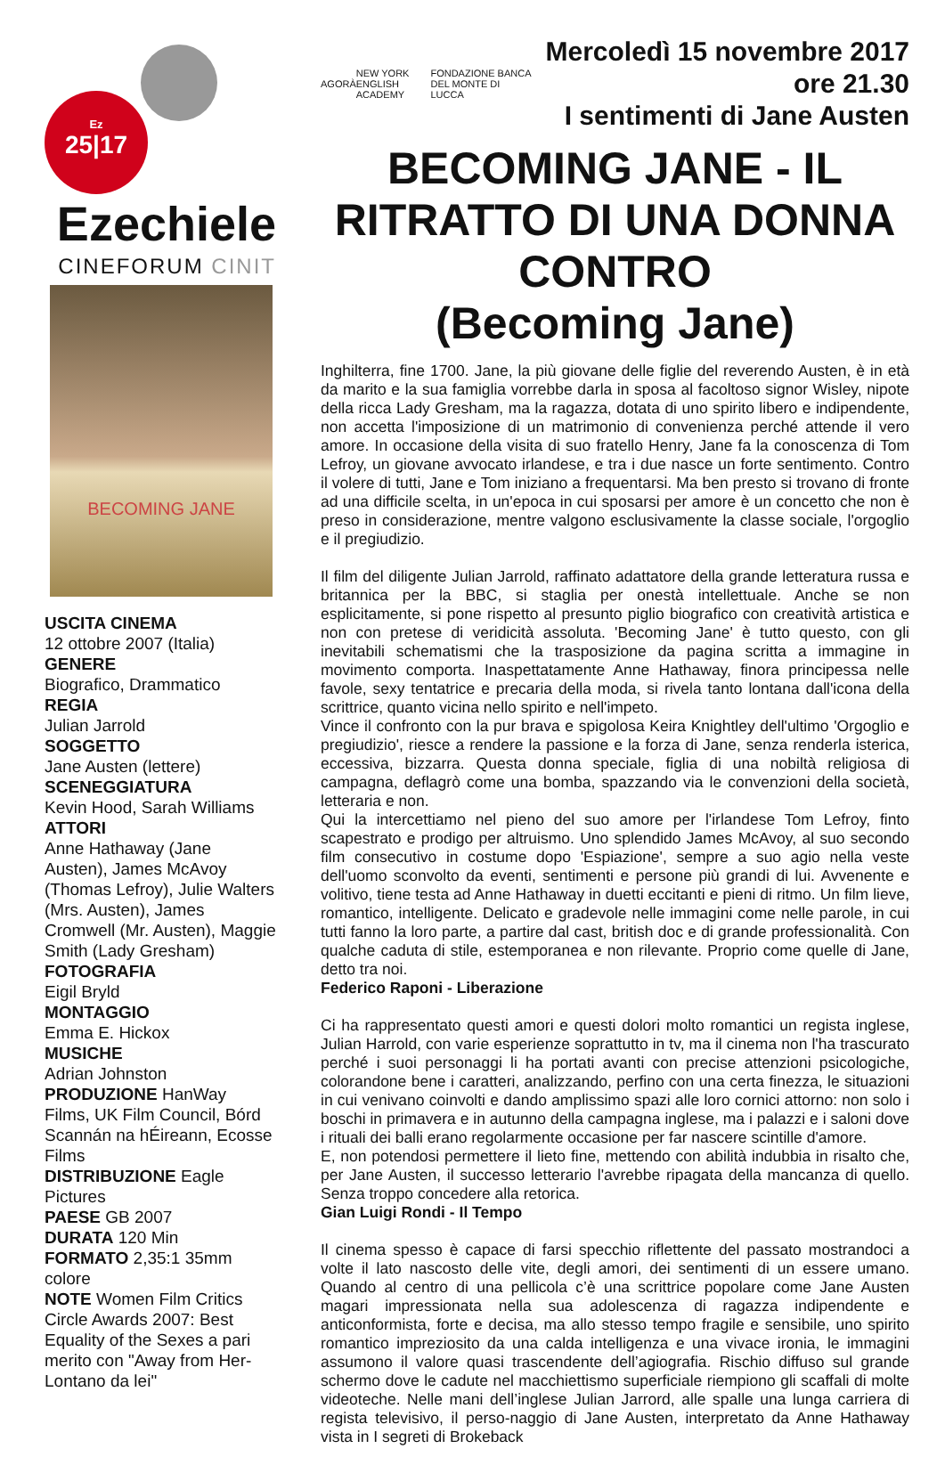Ez
25|17
Ezechiele
CINEFORUM CINIT
BECOMING JANE
USCITA CINEMA
12 ottobre 2007 (Italia)
GENERE
Biografico, Drammatico
REGIA
Julian Jarrold
SOGGETTO
Jane Austen (lettere)
SCENEGGIATURA
Kevin Hood, Sarah Williams
ATTORI
Anne Hathaway (Jane Austen), James McAvoy (Thomas Lefroy), Julie Walters (Mrs. Austen), James Cromwell (Mr. Austen), Maggie Smith (Lady Gresham)
FOTOGRAFIA
Eigil Bryld
MONTAGGIO
Emma E. Hickox
MUSICHE
Adrian Johnston
PRODUZIONE HanWay Films, UK Film Council, Bórd Scannán na hÉireann, Ecosse Films
DISTRIBUZIONE Eagle Pictures
PAESE GB 2007
DURATA 120 Min
FORMATO 2,35:1 35mm colore
NOTE Women Film Critics Circle Awards 2007: Best Equality of the Sexes a pari merito con "Away from Her-Lontano da lei"
AGORÀ NEW YORK ENGLISH ACADEMY FONDAZIONE BANCA DEL MONTE DI LUCCA
Mercoledì 15 novembre 2017 ore 21.30
I sentimenti di Jane Austen
BECOMING JANE - IL RITRATTO DI UNA DONNA CONTRO
(Becoming Jane)
Inghilterra, fine 1700. Jane, la più giovane delle figlie del reverendo Austen, è in età da marito e la sua famiglia vorrebbe darla in sposa al facoltoso signor Wisley, nipote della ricca Lady Gresham, ma la ragazza, dotata di uno spirito libero e indipendente, non accetta l'imposizione di un matrimonio di convenienza perché attende il vero amore. In occasione della visita di suo fratello Henry, Jane fa la conoscenza di Tom Lefroy, un giovane avvocato irlandese, e tra i due nasce un forte sentimento. Contro il volere di tutti, Jane e Tom iniziano a frequentarsi. Ma ben presto si trovano di fronte ad una difficile scelta, in un'epoca in cui sposarsi per amore è un concetto che non è preso in considerazione, mentre valgono esclusivamente la classe sociale, l'orgoglio e il pregiudizio.
Il film del diligente Julian Jarrold, raffinato adattatore della grande letteratura russa e britannica per la BBC, si staglia per onestà intellettuale. Anche se non esplicitamente, si pone rispetto al presunto piglio biografico con creatività artistica e non con pretese di veridicità assoluta. 'Becoming Jane' è tutto questo, con gli inevitabili schematismi che la trasposizione da pagina scritta a immagine in movimento comporta. Inaspettatamente Anne Hathaway, finora principessa nelle favole, sexy tentatrice e precaria della moda, si rivela tanto lontana dall'icona della scrittrice, quanto vicina nello spirito e nell'impeto.
Vince il confronto con la pur brava e spigolosa Keira Knightley dell'ultimo 'Orgoglio e pregiudizio', riesce a rendere la passione e la forza di Jane, senza renderla isterica, eccessiva, bizzarra. Questa donna speciale, figlia di una nobiltà religiosa di campagna, deflagrò come una bomba, spazzando via le convenzioni della società, letteraria e non.
Qui la intercettiamo nel pieno del suo amore per l'irlandese Tom Lefroy, finto scapestrato e prodigo per altruismo. Uno splendido James McAvoy, al suo secondo film consecutivo in costume dopo 'Espiazione', sempre a suo agio nella veste dell'uomo sconvolto da eventi, sentimenti e persone più grandi di lui. Avvenente e volitivo, tiene testa ad Anne Hathaway in duetti eccitanti e pieni di ritmo. Un film lieve, romantico, intelligente. Delicato e gradevole nelle immagini come nelle parole, in cui tutti fanno la loro parte, a partire dal cast, british doc e di grande professionalità. Con qualche caduta di stile, estemporanea e non rilevante. Proprio come quelle di Jane, detto tra noi.
Federico Raponi - Liberazione
Ci ha rappresentato questi amori e questi dolori molto romantici un regista inglese, Julian Harrold, con varie esperienze soprattutto in tv, ma il cinema non l'ha trascurato perché i suoi personaggi li ha portati avanti con precise attenzioni psicologiche, colorandone bene i caratteri, analizzando, perfino con una certa finezza, le situazioni in cui venivano coinvolti e dando amplissimo spazi alle loro cornici attorno: non solo i boschi in primavera e in autunno della campagna inglese, ma i palazzi e i saloni dove i rituali dei balli erano regolarmente occasione per far nascere scintille d'amore.
E, non potendosi permettere il lieto fine, mettendo con abilità indubbia in risalto che, per Jane Austen, il successo letterario l'avrebbe ripagata della mancanza di quello. Senza troppo concedere alla retorica.
Gian Luigi Rondi - Il Tempo
Il cinema spesso è capace di farsi specchio riflettente del passato mostrandoci a volte il lato nascosto delle vite, degli amori, dei sentimenti di un essere umano. Quando al centro di una pellicola c’è una scrittrice popolare come Jane Austen magari impressionata nella sua adolescenza di ragazza indipendente e anticonformista, forte e decisa, ma allo stesso tempo fragile e sensibile, uno spirito romantico impreziosito da una calda intelligenza e una vivace ironia, le immagini assumono il valore quasi trascendente dell’agiografia. Rischio diffuso sul grande schermo dove le cadute nel macchiettismo superficiale riempiono gli scaffali di molte videoteche. Nelle mani dell’inglese Julian Jarrord, alle spalle una lunga carriera di regista televisivo, il perso-naggio di Jane Austen, interpretato da Anne Hathaway vista in I segreti di Brokeback